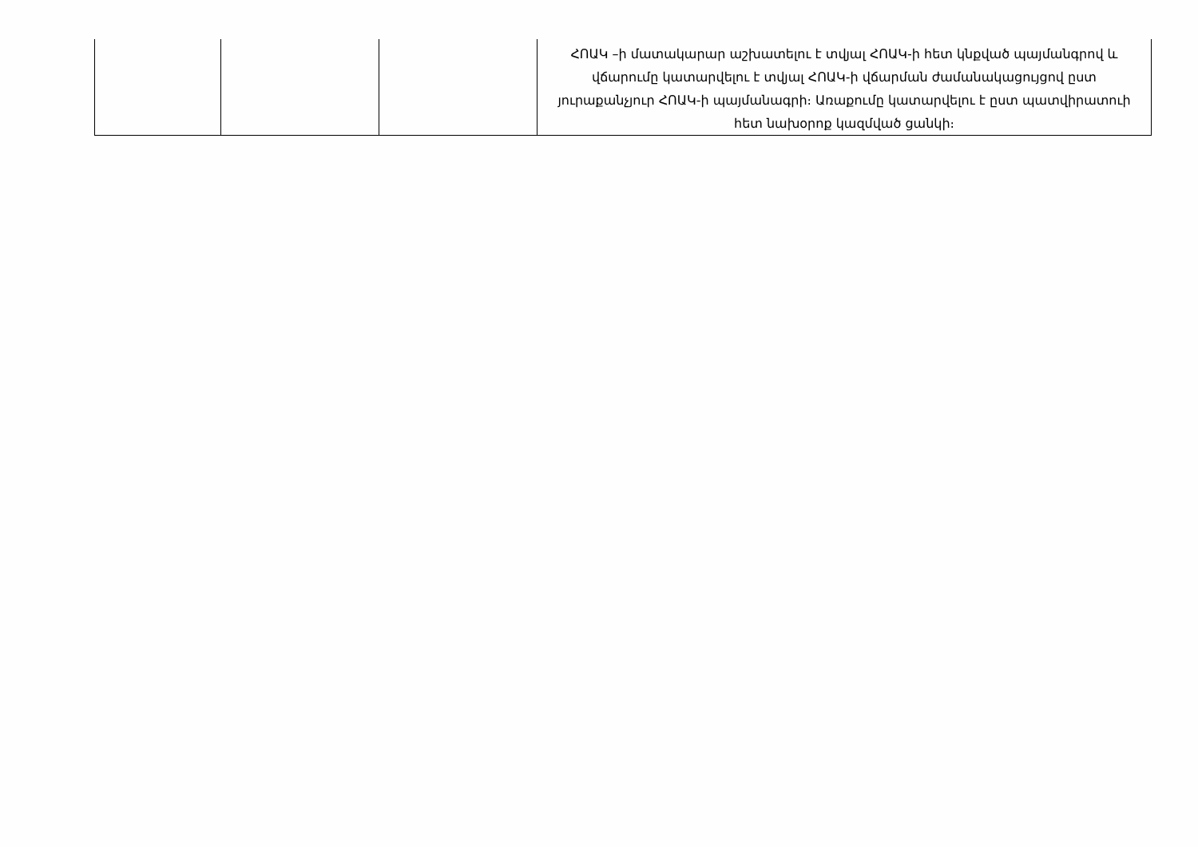| | | | ՀՈԱԿ –ի մատակարար աշխատելու է տվյալ ՀՈԱԿ-ի հետ կնքված պայմանգրով և վճարումը կատարվելու է տվյալ ՀՈԱԿ-ի վճարման ժամանակացույցով ըստ յուրաքանչյուր ՀՈԱԿ-ի պայմանագրի։ Առաքումը կատարվելու է ըստ պատվիրատուի հետ նախօրոք կազմված ցանկի։ |